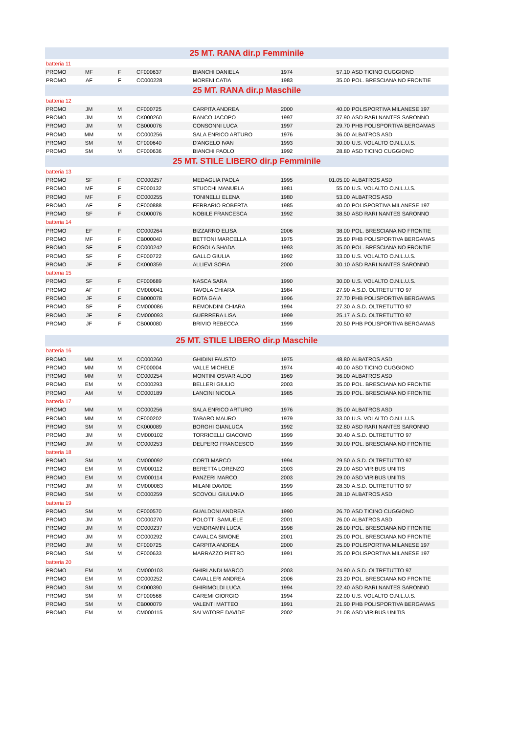| 25 MT. RANA dir.p Femminile | | | | | | | |
| batteria 11 | | | | | | | |
| PROMO | MF | F | CF000637 | BIANCHI DANIELA | 1974 | 57.10 | ASD TICINO CUGGIONO |
| PROMO | AF | F | CC000228 | MORENI CATIA | 1983 | 35.00 | POL. BRESCIANA NO FRONTIE |
| 25 MT. RANA dir.p Maschile | | | | | | | |
| batteria 12 | | | | | | | |
| PROMO | JM | M | CF000725 | CARPITA ANDREA | 2000 | 40.00 | POLISPORTIVA MILANESE 197 |
| PROMO | JM | M | CK000260 | RANCO JACOPO | 1997 | 37.90 | ASD RARI NANTES SARONNO |
| PROMO | JM | M | CB000076 | CONSONNI LUCA | 1997 | 29.70 | PHB POLISPORTIVA BERGAMAS |
| PROMO | MM | M | CC000256 | SALA ENRICO ARTURO | 1976 | 36.00 | ALBATROS ASD |
| PROMO | SM | M | CF000640 | D'ANGELO IVAN | 1993 | 30.00 | U.S. VOLALTO O.N.L.U.S. |
| PROMO | SM | M | CF000636 | BIANCHI PAOLO | 1992 | 28.80 | ASD TICINO CUGGIONO |
| 25 MT. STILE LIBERO dir.p Femminile | | | | | | | |
| batteria 13 | | | | | | | |
| PROMO | SF | F | CC000257 | MEDAGLIA PAOLA | 1995 | 01.05.00 | ALBATROS ASD |
| PROMO | MF | F | CF000132 | STUCCHI MANUELA | 1981 | 55.00 | U.S. VOLALTO O.N.L.U.S. |
| PROMO | MF | F | CC000255 | TONINELLI ELENA | 1980 | 53.00 | ALBATROS ASD |
| PROMO | AF | F | CF000888 | FERRARIO ROBERTA | 1985 | 40.00 | POLISPORTIVA MILANESE 197 |
| PROMO | SF | F | CK000076 | NOBILE FRANCESCA | 1992 | 38.50 | ASD RARI NANTES SARONNO |
| batteria 14 | | | | | | | |
| PROMO | EF | F | CC000264 | BIZZARRO ELISA | 2006 | 38.00 | POL. BRESCIANA NO FRONTIE |
| PROMO | MF | F | CB000040 | BETTONI MARCELLA | 1975 | 35.60 | PHB POLISPORTIVA BERGAMAS |
| PROMO | SF | F | CC000242 | ROSOLA SHADA | 1993 | 35.00 | POL. BRESCIANA NO FRONTIE |
| PROMO | SF | F | CF000722 | GALLO GIULIA | 1992 | 33.00 | U.S. VOLALTO O.N.L.U.S. |
| PROMO | JF | F | CK000359 | ALLIEVI SOFIA | 2000 | 30.10 | ASD RARI NANTES SARONNO |
| batteria 15 | | | | | | | |
| PROMO | SF | F | CF000689 | NASCA SARA | 1990 | 30.00 | U.S. VOLALTO O.N.L.U.S. |
| PROMO | AF | F | CM000041 | TAVOLA CHIARA | 1984 | 27.90 | A.S.D. OLTRETUTTO 97 |
| PROMO | JF | F | CB000078 | ROTA GAIA | 1996 | 27.70 | PHB POLISPORTIVA BERGAMAS |
| PROMO | SF | F | CM000086 | REMONDINI CHIARA | 1994 | 27.30 | A.S.D. OLTRETUTTO 97 |
| PROMO | JF | F | CM000093 | GUERRERA LISA | 1999 | 25.17 | A.S.D. OLTRETUTTO 97 |
| PROMO | JF | F | CB000080 | BRIVIO REBECCA | 1999 | 20.50 | PHB POLISPORTIVA BERGAMAS |
| 25 MT. STILE LIBERO dir.p Maschile | | | | | | | |
| batteria 16 | | | | | | | |
| PROMO | MM | M | CC000260 | GHIDINI FAUSTO | 1975 | 48.80 | ALBATROS ASD |
| PROMO | MM | M | CF000004 | VALLE MICHELE | 1974 | 40.00 | ASD TICINO CUGGIONO |
| PROMO | MM | M | CC000254 | MONTINI OSVAR ALDO | 1969 | 36.00 | ALBATROS ASD |
| PROMO | EM | M | CC000293 | BELLERI GIULIO | 2003 | 35.00 | POL. BRESCIANA NO FRONTIE |
| PROMO | AM | M | CC000189 | LANCINI NICOLA | 1985 | 35.00 | POL. BRESCIANA NO FRONTIE |
| batteria 17 | | | | | | | |
| PROMO | MM | M | CC000256 | SALA ENRICO ARTURO | 1976 | 35.00 | ALBATROS ASD |
| PROMO | MM | M | CF000202 | TABARO MAURO | 1979 | 33.00 | U.S. VOLALTO O.N.L.U.S. |
| PROMO | SM | M | CK000089 | BORGHI GIANLUCA | 1992 | 32.80 | ASD RARI NANTES SARONNO |
| PROMO | JM | M | CM000102 | TORRICELLI GIACOMO | 1999 | 30.40 | A.S.D. OLTRETUTTO 97 |
| PROMO | JM | M | CC000253 | DELPERO FRANCESCO | 1999 | 30.00 | POL. BRESCIANA NO FRONTIE |
| batteria 18 | | | | | | | |
| PROMO | SM | M | CM000092 | CORTI MARCO | 1994 | 29.50 | A.S.D. OLTRETUTTO 97 |
| PROMO | EM | M | CM000112 | BERETTA LORENZO | 2003 | 29.00 | ASD VIRIBUS UNITIS |
| PROMO | EM | M | CM000114 | PANZERI MARCO | 2003 | 29.00 | ASD VIRIBUS UNITIS |
| PROMO | JM | M | CM000083 | MILANI DAVIDE | 1999 | 28.30 | A.S.D. OLTRETUTTO 97 |
| PROMO | SM | M | CC000259 | SCOVOLI GIULIANO | 1995 | 28.10 | ALBATROS ASD |
| batteria 19 | | | | | | | |
| PROMO | SM | M | CF000570 | GUALDONI ANDREA | 1990 | 26.70 | ASD TICINO CUGGIONO |
| PROMO | JM | M | CC000270 | POLOTTI SAMUELE | 2001 | 26.00 | ALBATROS ASD |
| PROMO | JM | M | CC000237 | VENDRAMIN LUCA | 1998 | 26.00 | POL. BRESCIANA NO FRONTIE |
| PROMO | JM | M | CC000292 | CAVALCA SIMONE | 2001 | 25.00 | POL. BRESCIANA NO FRONTIE |
| PROMO | JM | M | CF000725 | CARPITA ANDREA | 2000 | 25.00 | POLISPORTIVA MILANESE 197 |
| PROMO | SM | M | CF000633 | MARRAZZO PIETRO | 1991 | 25.00 | POLISPORTIVA MILANESE 197 |
| batteria 20 | | | | | | | |
| PROMO | EM | M | CM000103 | GHIRLANDI MARCO | 2003 | 24.90 | A.S.D. OLTRETUTTO 97 |
| PROMO | EM | M | CC000252 | CAVALLERI ANDREA | 2006 | 23.20 | POL. BRESCIANA NO FRONTIE |
| PROMO | SM | M | CK000390 | GHIRIMOLDI LUCA | 1994 | 22.40 | ASD RARI NANTES SARONNO |
| PROMO | SM | M | CF000568 | CAREMI GIORGIO | 1994 | 22.00 | U.S. VOLALTO O.N.L.U.S. |
| PROMO | SM | M | CB000079 | VALENTI MATTEO | 1991 | 21.90 | PHB POLISPORTIVA BERGAMAS |
| PROMO | EM | M | CM000115 | SALVATORE DAVIDE | 2002 | 21.08 | ASD VIRIBUS UNITIS |